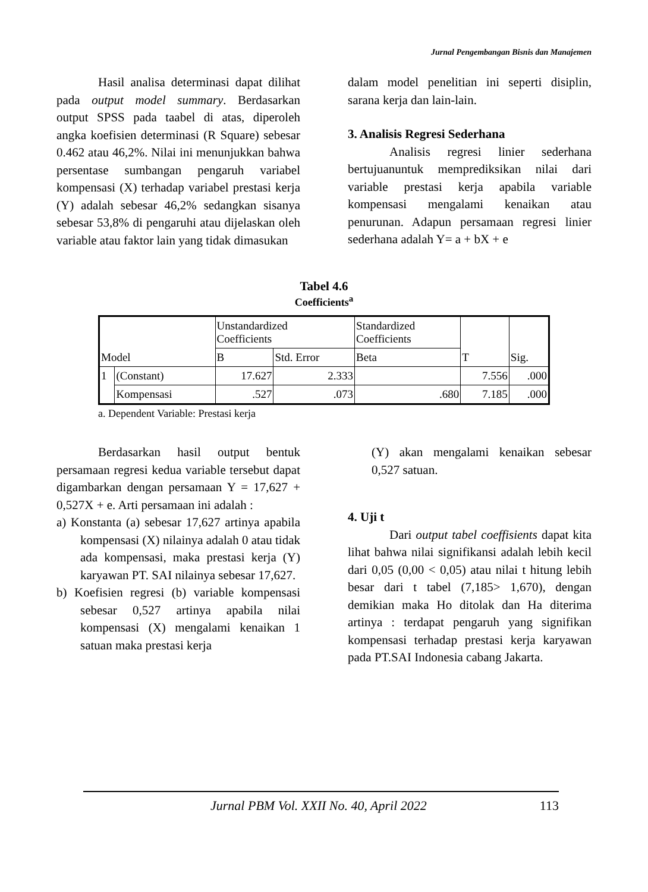Jurnal Pengembangan Bisnis dan Manajemen
Hasil analisa determinasi dapat dilihat pada output model summary. Berdasarkan output SPSS pada taabel di atas, diperoleh angka koefisien determinasi (R Square) sebesar 0.462 atau 46,2%. Nilai ini menunjukkan bahwa persentase sumbangan pengaruh variabel kompensasi (X) terhadap variabel prestasi kerja (Y) adalah sebesar 46,2% sedangkan sisanya sebesar 53,8% di pengaruhi atau dijelaskan oleh variable atau faktor lain yang tidak dimasukan
dalam model penelitian ini seperti disiplin, sarana kerja dan lain-lain.
3. Analisis Regresi Sederhana
Analisis regresi linier sederhana bertujuanuntuk memprediksikan nilai dari variable prestasi kerja apabila variable kompensasi mengalami kenaikan atau penurunan. Adapun persamaan regresi linier sederhana adalah Y= a + bX + e
Tabel 4.6
Coefficients<sup>a</sup>
| Model | | Unstandardized Coefficients | | Standardized Coefficients | T | Sig. |
| --- | --- | --- | --- | --- | --- | --- |
| | | B | Std. Error | Beta | | |
| 1 | (Constant) | 17.627 | 2.333 | | 7.556 | .000 |
| | Kompensasi | .527 | .073 | .680 | 7.185 | .000 |
a. Dependent Variable: Prestasi kerja
Berdasarkan hasil output bentuk persamaan regresi kedua variable tersebut dapat digambarkan dengan persamaan Y = 17,627 + 0,527X + e. Arti persamaan ini adalah :
a) Konstanta (a) sebesar 17,627 artinya apabila kompensasi (X) nilainya adalah 0 atau tidak ada kompensasi, maka prestasi kerja (Y) karyawan PT. SAI nilainya sebesar 17,627.
b) Koefisien regresi (b) variable kompensasi sebesar 0,527 artinya apabila nilai kompensasi (X) mengalami kenaikan 1 satuan maka prestasi kerja
(Y) akan mengalami kenaikan sebesar 0,527 satuan.
4. Uji t
Dari output tabel coeffisients dapat kita lihat bahwa nilai signifikansi adalah lebih kecil dari 0,05 (0,00 < 0,05) atau nilai t hitung lebih besar dari t tabel (7,185> 1,670), dengan demikian maka Ho ditolak dan Ha diterima artinya : terdapat pengaruh yang signifikan kompensasi terhadap prestasi kerja karyawan pada PT.SAI Indonesia cabang Jakarta.
Jurnal PBM Vol. XXII No. 40, April 2022 113